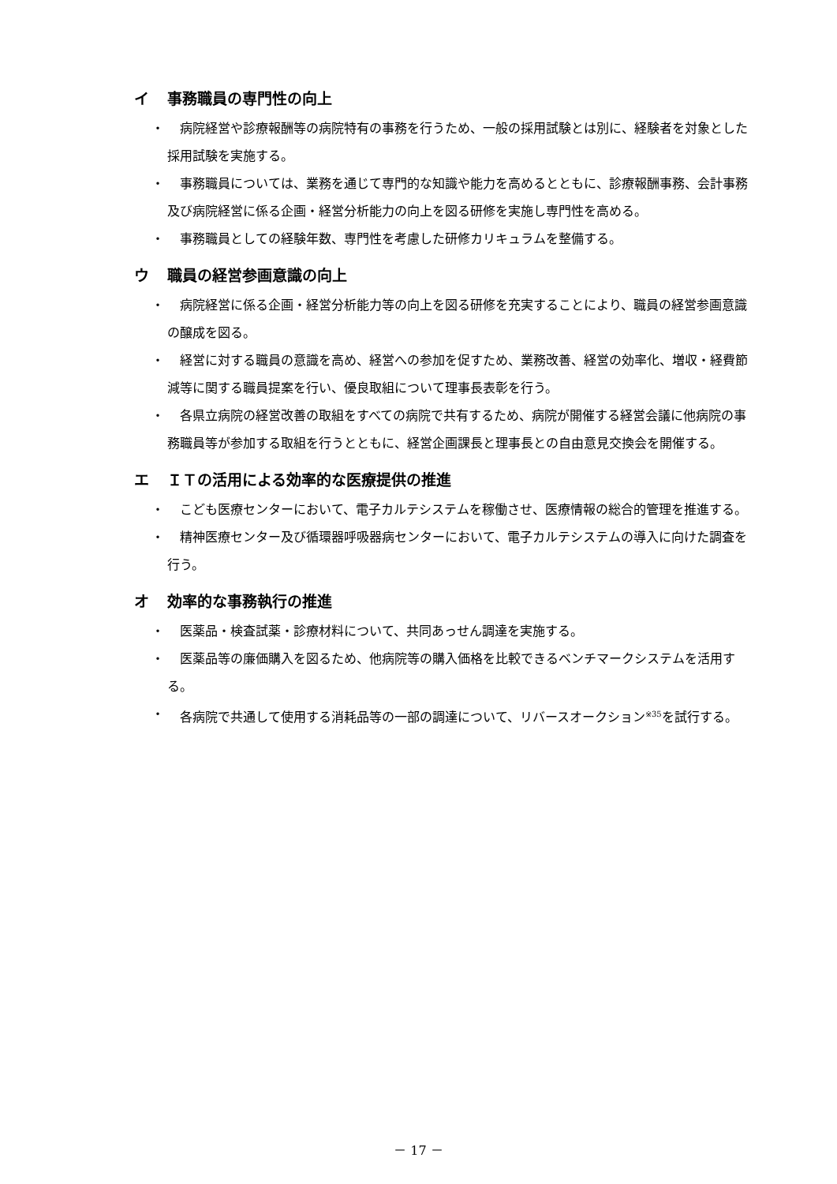イ 事務職員の専門性の向上
・ 病院経営や診療報酬等の病院特有の事務を行うため、一般の採用試験とは別に、経験者を対象とした採用試験を実施する。
・ 事務職員については、業務を通じて専門的な知識や能力を高めるとともに、診療報酬事務、会計事務及び病院経営に係る企画・経営分析能力の向上を図る研修を実施し専門性を高める。
・ 事務職員としての経験年数、専門性を考慮した研修カリキュラムを整備する。
ウ 職員の経営参画意識の向上
・ 病院経営に係る企画・経営分析能力等の向上を図る研修を充実することにより、職員の経営参画意識の醸成を図る。
・ 経営に対する職員の意識を高め、経営への参加を促すため、業務改善、経営の効率化、増収・経費節減等に関する職員提案を行い、優良取組について理事長表彰を行う。
・ 各県立病院の経営改善の取組をすべての病院で共有するため、病院が開催する経営会議に他病院の事務職員等が参加する取組を行うとともに、経営企画課長と理事長との自由意見交換会を開催する。
エ ＩＴの活用による効率的な医療提供の推進
・ こども医療センターにおいて、電子カルテシステムを稼働させ、医療情報の総合的管理を推進する。
・ 精神医療センター及び循環器呼吸器病センターにおいて、電子カルテシステムの導入に向けた調査を行う。
オ 効率的な事務執行の推進
・ 医薬品・検査試薬・診療材料について、共同あっせん調達を実施する。
・ 医薬品等の廉価購入を図るため、他病院等の購入価格を比較できるベンチマークシステムを活用する。
・ 各病院で共通して使用する消耗品等の一部の調達について、リバースオークション<sup>※35</sup>を試行する。
－ 17 －